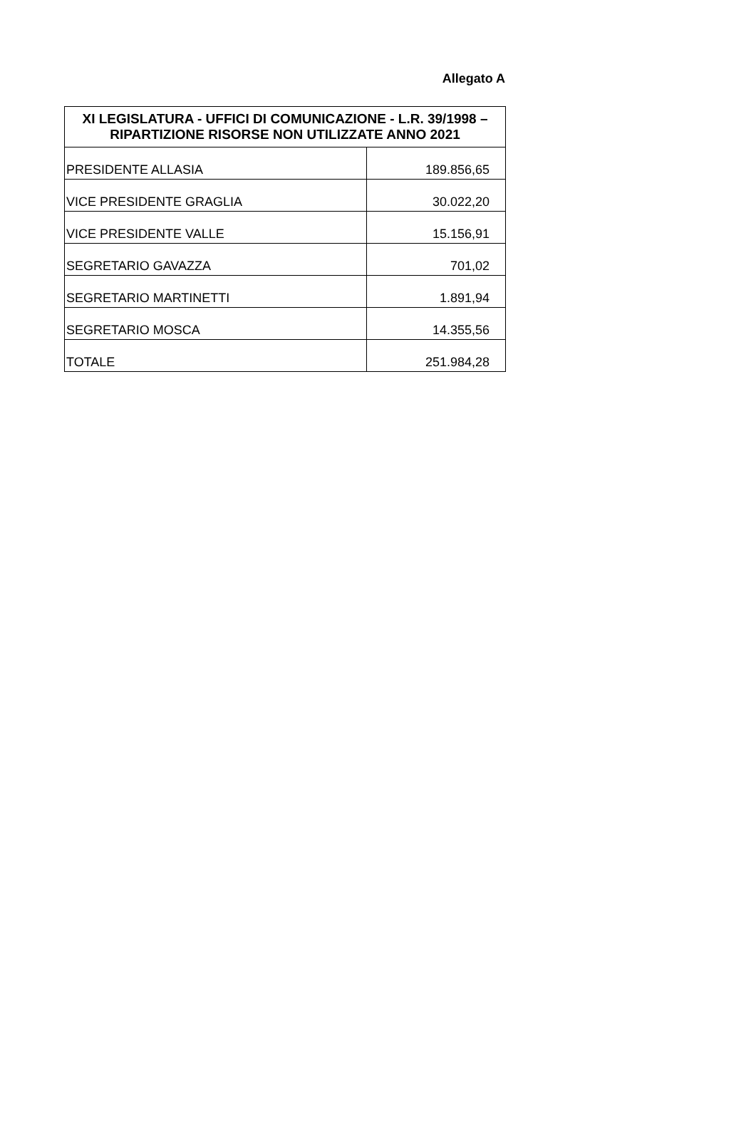Allegato A
| XI LEGISLATURA - UFFICI DI COMUNICAZIONE - L.R. 39/1998 – RIPARTIZIONE RISORSE NON UTILIZZATE ANNO 2021 | |
| --- | --- |
| PRESIDENTE ALLASIA | 189.856,65 |
| VICE PRESIDENTE GRAGLIA | 30.022,20 |
| VICE PRESIDENTE VALLE | 15.156,91 |
| SEGRETARIO GAVAZZA | 701,02 |
| SEGRETARIO MARTINETTI | 1.891,94 |
| SEGRETARIO MOSCA | 14.355,56 |
| TOTALE | 251.984,28 |